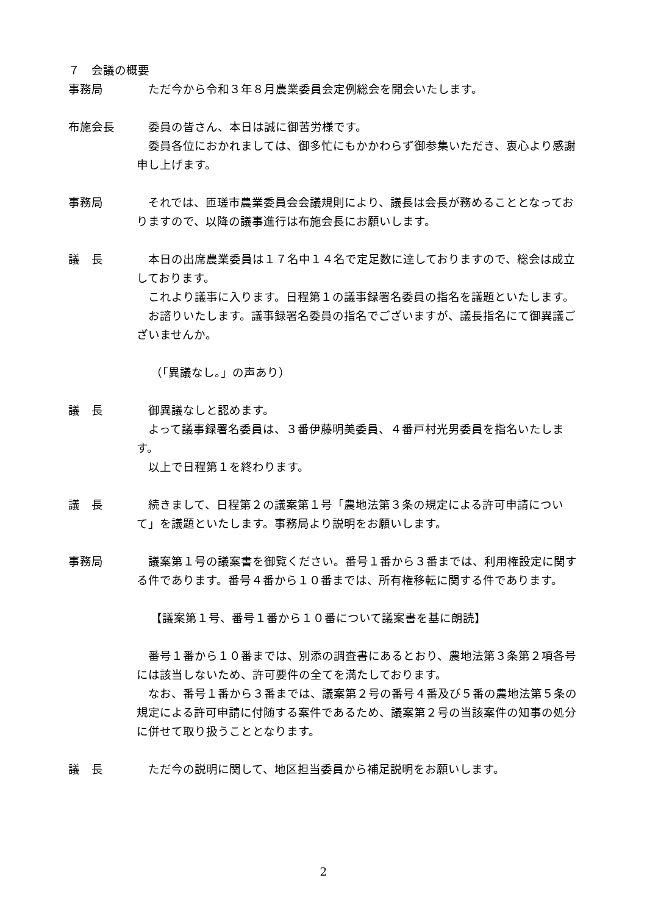７　会議の概要
事務局 ただ今から令和３年８月農業委員会定例総会を開会いたします。
布施会長 委員の皆さん、本日は誠に御苦労様です。
委員各位におかれましては、御多忙にもかかわらず御参集いただき、衷心より感謝申し上げます。
事務局 それでは、匝瑳市農業委員会会議規則により、議長は会長が務めることとなっておりますので、以降の議事進行は布施会長にお願いします。
議　長 本日の出席農業委員は１７名中１４名で定足数に達しておりますので、総会は成立しております。
これより議事に入ります。日程第１の議事録署名委員の指名を議題といたします。
お諮りいたします。議事録署名委員の指名でございますが、議長指名にて御異議ございませんか。
（「異議なし。」の声あり）
議　長 御異議なしと認めます。
よって議事録署名委員は、３番伊藤明美委員、４番戸村光男委員を指名いたします。
以上で日程第１を終わります。
議　長 続きまして、日程第２の議案第１号「農地法第３条の規定による許可申請について」を議題といたします。事務局より説明をお願いします。
事務局 議案第１号の議案書を御覧ください。番号１番から３番までは、利用権設定に関する件であります。番号４番から１０番までは、所有権移転に関する件であります。
【議案第１号、番号１番から１０番について議案書を基に朗読】
番号１番から１０番までは、別添の調査書にあるとおり、農地法第３条第２項各号には該当しないため、許可要件の全てを満たしております。
なお、番号１番から３番までは、議案第２号の番号４番及び５番の農地法第５条の規定による許可申請に付随する案件であるため、議案第２号の当該案件の知事の処分に併せて取り扱うこととなります。
議　長 ただ今の説明に関して、地区担当委員から補足説明をお願いします。
2